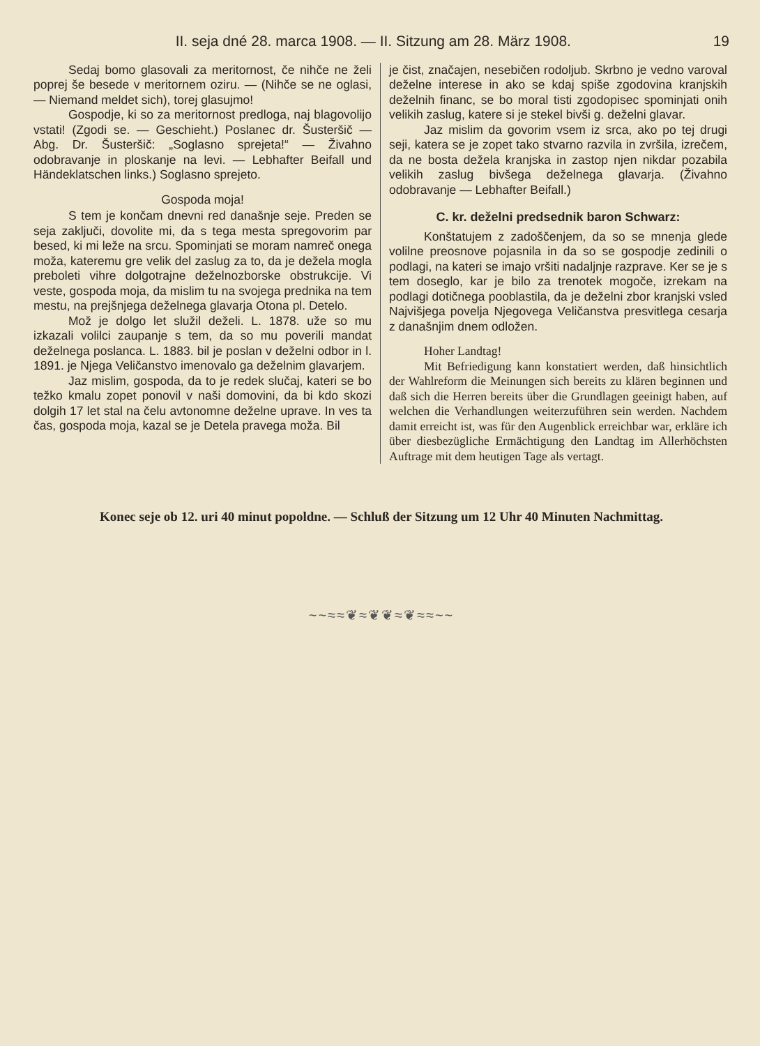II. seja dné 28. marca 1908. — II. Sitzung am 28. März 1908. 19
Sedaj bomo glasovali za meritornost, če nihče ne želi poprej še besede v meritornem oziru. — (Nihče se ne oglasi, — Niemand meldet sich), torej glasujmo!
Gospodje, ki so za meritornost predloga, naj blagovolijo vstati! (Zgodi se. — Geschieht.) Poslanec dr. Šusteršič — Abg. Dr. Šusteršič: „Soglasno sprejeta!“ — Živahno odobravanje in ploskanje na levi. — Lebhafter Beifall und Händeklatschen links.) Soglasno sprejeto.
Gospoda moja!
S tem je končam dnevni red današnje seje. Preden se seja zaključi, dovolite mi, da s tega mesta spregovorim par besed, ki mi leže na srcu. Spominjati se moram namreč onega moža, kateremu gre velik del zaslug za to, da je dežela mogla preboleti vihre dolgotrajne deželnozborske obstrukcije. Vi veste, gospoda moja, da mislim tu na svojega prednika na tem mestu, na prejšnjega deželnega glavarja Otona pl. Detelo.
Mož je dolgo let služil deželi. L. 1878. uže so mu izkazali volilci zaupanje s tem, da so mu poverili mandat deželnega poslanca. L. 1883. bil je poslan v deželni odbor in l. 1891. je Njega Veličanstvo imenovalo ga deželnim glavarjem.
Jaz mislim, gospoda, da to je redek slučaj, kateri se bo težko kmalu zopet ponovil v naši domovini, da bi kdo skozi dolgih 17 let stal na čelu avtonomne deželne uprave. In ves ta čas, gospoda moja, kazal se je Detela pravega moža. Bil
je čist, značajen, nesebičen rodoljub. Skrbno je vedno varoval deželne interese in ako se kdaj spiše zgodovina kranjskih deželnih financ, se bo moral tisti zgodopisec spominjati onih velikih zaslug, katere si je stekel bivši g. deželni glavar.
Jaz mislim da govorim vsem iz srca, ako po tej drugi seji, katera se je zopet tako stvarno razvila in zvršila, izrečem, da ne bosta dežela kranjska in zastop njen nikdar pozabila velikih zaslug bivšega deželnega glavarja. (Živahno odobravanje — Lebhafter Beifall.)
C. kr. deželni predsednik baron Schwarz:
Konštatujem z zadoščenjem, da so se mnenja glede volilne preosnove pojasnila in da so se gospodje zedinili o podlagi, na kateri se imajo vršiti nadaljnje razprave. Ker se je s tem doseglo, kar je bilo za trenotek mogoče, izrekam na podlagi dotičnega pooblastila, da je deželni zbor kranjski vsled Najvišjega povelja Njegovega Veličanstva presvitlega cesarja z današnjim dnem odložen.
Hoher Landtag!
Mit Befriedigung kann konstatiert werden, daß hinsichtlich der Wahlreform die Meinungen sich bereits zu klären beginnen und daß sich die Herren bereits über die Grundlagen geeinigt haben, auf welchen die Verhandlungen weiterzuführen sein werden. Nachdem damit erreicht ist, was für den Augenblick erreichbar war, erkläre ich über diesbezügliche Ermächtigung den Landtag im Allerhöchsten Auftrage mit dem heutigen Tage als vertagt.
Konec seje ob 12. uri 40 minut popoldne. — Schluß der Sitzung um 12 Uhr 40 Minuten Nachmittag.
~~≈≈❦≈❦❦≈❦≈≈~~